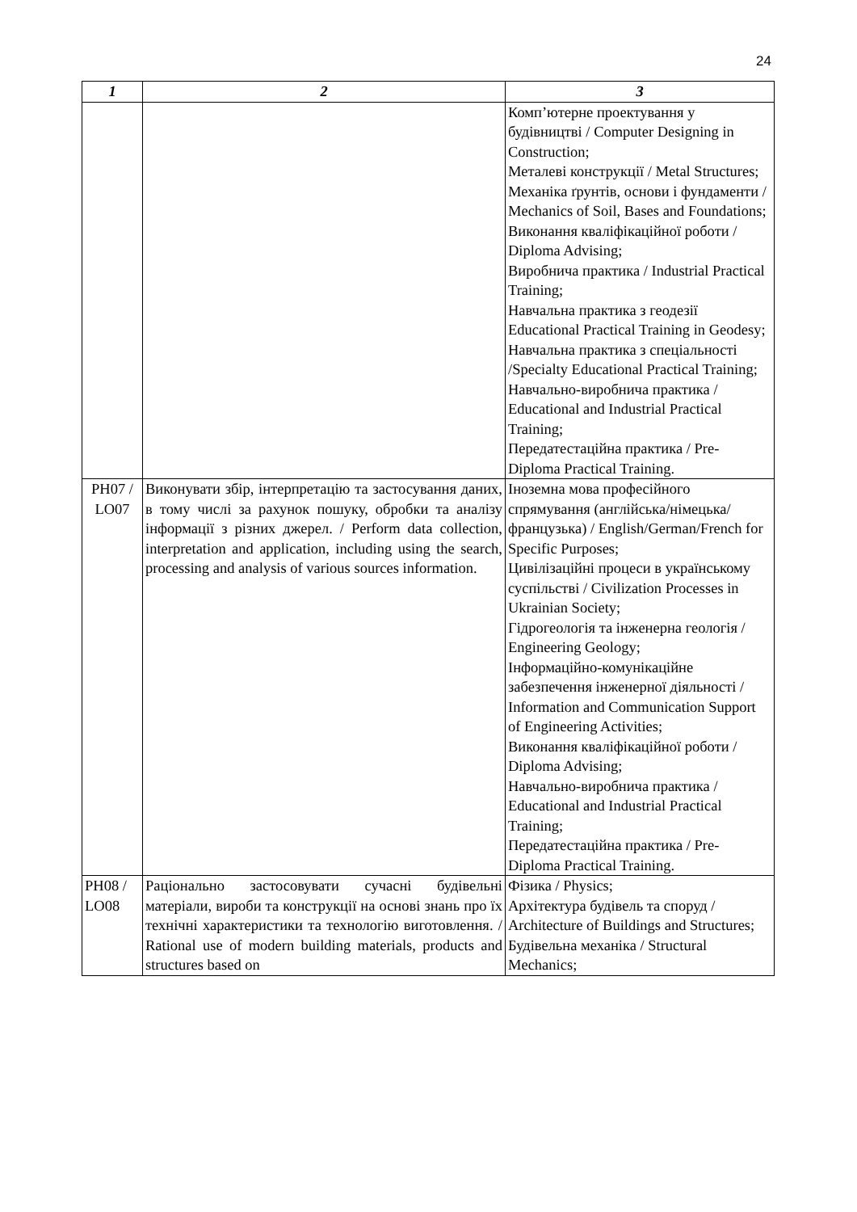24
| 1 | 2 | 3 |
| --- | --- | --- |
| | | Комп’ютерне проектування у будівництві / Computer Designing in Construction; Металеві конструкції / Metal Structures; Механіка ґрунтів, основи і фундаменти / Mechanics of Soil, Bases and Foundations; Виконання кваліфікаційної роботи / Diploma Advising; Виробнича практика / Industrial Practical Training; Навчальна практика з геодезії Educational Practical Training in Geodesy; Навчальна практика з спеціальності /Specialty Educational Practical Training; Навчально-виробнича практика / Educational and Industrial Practical Training; Передатестаційна практика / Pre-Diploma Practical Training. |
| PH07 / LO07 | Виконувати збір, інтерпретацію та застосування даних, в тому числі за рахунок пошуку, обробки та аналізу інформації з різних джерел. / Perform data collection, interpretation and application, including using the search, processing and analysis of various sources information. | Іноземна мова професійного спрямування (англійська/німецька/французька) / English/German/French for Specific Purposes; Цивілізаційні процеси в українському суспільстві / Civilization Processes in Ukrainian Society; Гідрогеологія та інженерна геологія / Engineering Geology; Інформаційно-комунікаційне забезпечення інженерної діяльності / Information and Communication Support of Engineering Activities; Виконання кваліфікаційної роботи / Diploma Advising; Навчально-виробнича практика / Educational and Industrial Practical Training; Передатестаційна практика / Pre-Diploma Practical Training. |
| PH08 / LO08 | Раціонально застосовувати сучасні будівельні матеріали, вироби та конструкції на основі знань про їх технічні характеристики та технологію виготовлення. / Rational use of modern building materials, products and structures based on | Фізика / Physics; Архітектура будівель та споруд / Architecture of Buildings and Structures; Будівельна механіка / Structural Mechanics; |